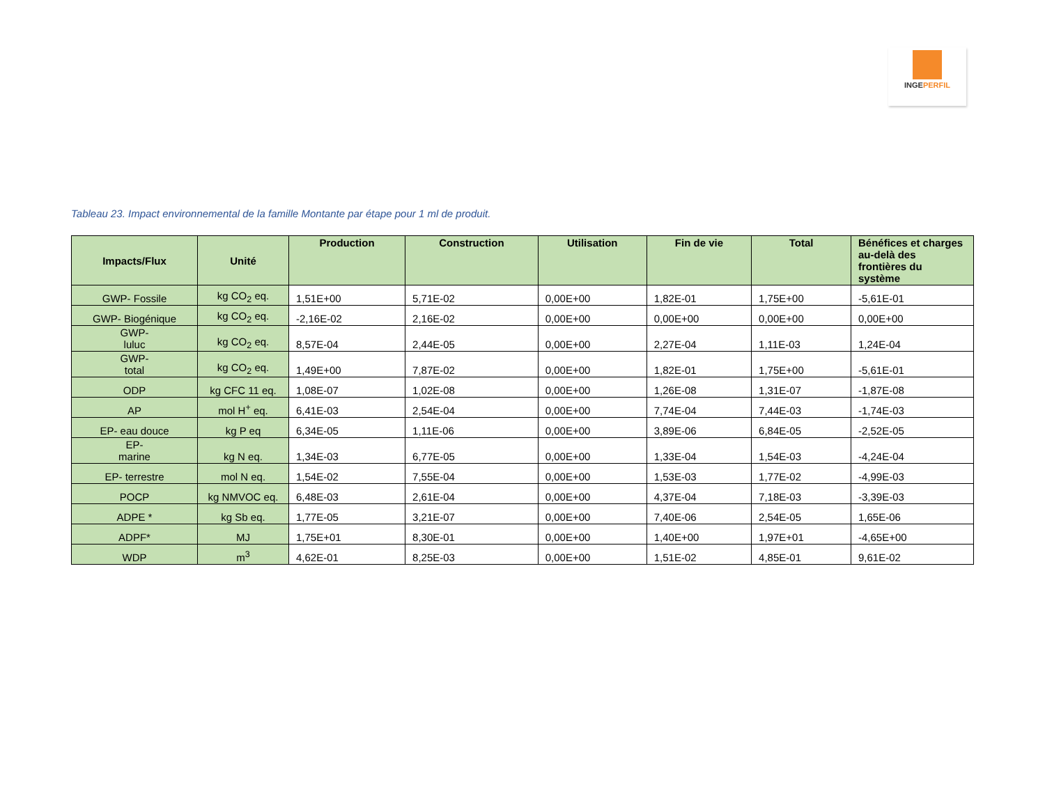INGEPERFIL
Tableau 23. Impact environnemental de la famille Montante par étape pour 1 ml de produit.
| Impacts/Flux | Unité | Production | Construction | Utilisation | Fin de vie | Total | Bénéfices et charges au-delà des frontières du système |
| --- | --- | --- | --- | --- | --- | --- | --- |
| GWP- Fossile | kg CO<sub>2</sub> eq. | 1,51E+00 | 5,71E-02 | 0,00E+00 | 1,82E-01 | 1,75E+00 | -5,61E-01 |
| GWP- Biogénique | kg CO<sub>2</sub> eq. | -2,16E-02 | 2,16E-02 | 0,00E+00 | 0,00E+00 | 0,00E+00 | 0,00E+00 |
| GWP- luluc | kg CO<sub>2</sub> eq. | 8,57E-04 | 2,44E-05 | 0,00E+00 | 2,27E-04 | 1,11E-03 | 1,24E-04 |
| GWP- total | kg CO<sub>2</sub> eq. | 1,49E+00 | 7,87E-02 | 0,00E+00 | 1,82E-01 | 1,75E+00 | -5,61E-01 |
| ODP | kg CFC 11 eq. | 1,08E-07 | 1,02E-08 | 0,00E+00 | 1,26E-08 | 1,31E-07 | -1,87E-08 |
| AP | mol H<sup>+</sup> eq. | 6,41E-03 | 2,54E-04 | 0,00E+00 | 7,74E-04 | 7,44E-03 | -1,74E-03 |
| EP- eau douce | kg P eq | 6,34E-05 | 1,11E-06 | 0,00E+00 | 3,89E-06 | 6,84E-05 | -2,52E-05 |
| EP- marine | kg N eq. | 1,34E-03 | 6,77E-05 | 0,00E+00 | 1,33E-04 | 1,54E-03 | -4,24E-04 |
| EP- terrestre | mol N eq. | 1,54E-02 | 7,55E-04 | 0,00E+00 | 1,53E-03 | 1,77E-02 | -4,99E-03 |
| POCP | kg NMVOC eq. | 6,48E-03 | 2,61E-04 | 0,00E+00 | 4,37E-04 | 7,18E-03 | -3,39E-03 |
| ADPE * | kg Sb eq. | 1,77E-05 | 3,21E-07 | 0,00E+00 | 7,40E-06 | 2,54E-05 | 1,65E-06 |
| ADPF* | MJ | 1,75E+01 | 8,30E-01 | 0,00E+00 | 1,40E+00 | 1,97E+01 | -4,65E+00 |
| WDP | m<sup>3</sup> | 4,62E-01 | 8,25E-03 | 0,00E+00 | 1,51E-02 | 4,85E-01 | 9,61E-02 |